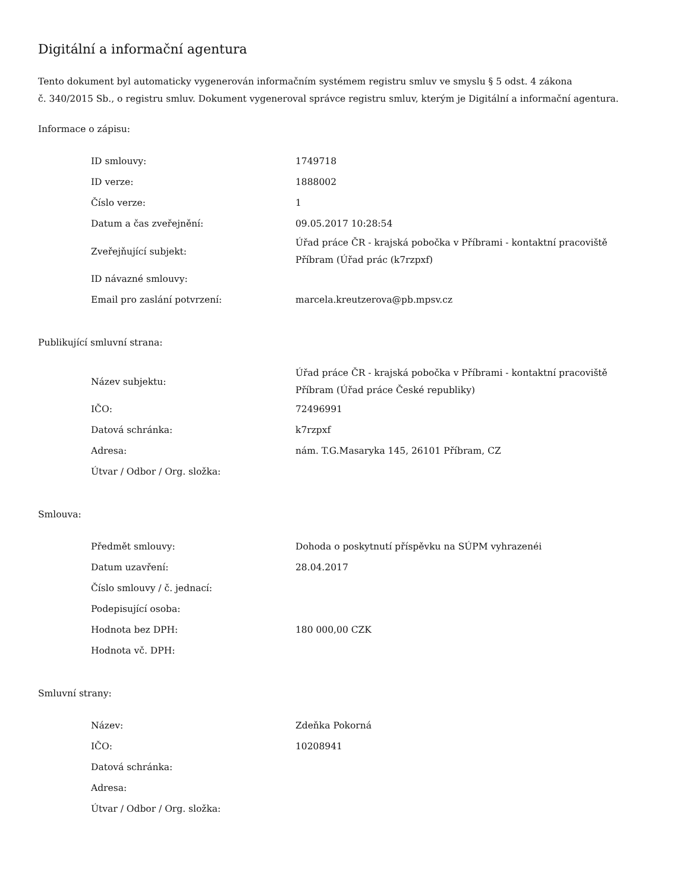Digitální a informační agentura
Tento dokument byl automaticky vygenerován informačním systémem registru smluv ve smyslu § 5 odst. 4 zákona
č. 340/2015 Sb., o registru smluv. Dokument vygeneroval správce registru smluv, kterým je Digitální a informační agentura.
Informace o zápisu:
| ID smlouvy: | 1749718 |
| ID verze: | 1888002 |
| Číslo verze: | 1 |
| Datum a čas zveřejnění: | 09.05.2017 10:28:54 |
| Zveřejňující subjekt: | Úřad práce ČR - krajská pobočka v Příbrami - kontaktní pracoviště Příbram (Úřad prác (k7rzpxf) |
| ID návazné smlouvy: | |
| Email pro zaslání potvrzení: | marcela.kreutzerova@pb.mpsv.cz |
Publikující smluvní strana:
| Název subjektu: | Úřad práce ČR - krajská pobočka v Příbrami - kontaktní pracoviště Příbram (Úřad práce České republiky) |
| IČO: | 72496991 |
| Datová schránka: | k7rzpxf |
| Adresa: | nám. T.G.Masaryka 145, 26101 Příbram, CZ |
| Útvar / Odbor / Org. složka: | |
Smlouva:
| Předmět smlouvy: | Dohoda o poskytnutí příspěvku na SÚPM vyhrazenéi |
| Datum uzavření: | 28.04.2017 |
| Číslo smlouvy / č. jednací: | |
| Podepisující osoba: | |
| Hodnota bez DPH: | 180 000,00 CZK |
| Hodnota vč. DPH: | |
Smluvní strany:
| Název: | Zdeňka Pokorná |
| IČO: | 10208941 |
| Datová schránka: | |
| Adresa: | |
| Útvar / Odbor / Org. složka: | |